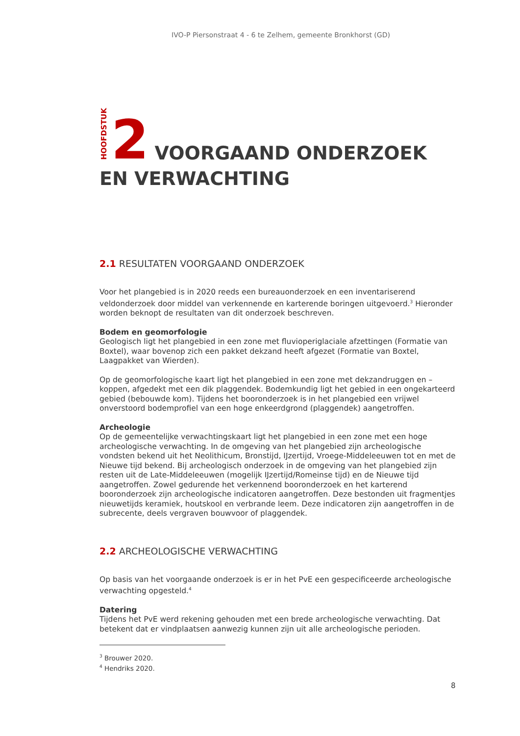IVO-P Piersonstraat 4 - 6 te Zelhem, gemeente Bronkhorst (GD)
HOOFDSTUK 2 VOORGAAND ONDERZOEK
EN VERWACHTING
2.1 RESULTATEN VOORGAAND ONDERZOEK
Voor het plangebied is in 2020 reeds een bureauonderzoek en een inventariserend veldonderzoek door middel van verkennende en karterende boringen uitgevoerd.<sup>3</sup> Hieronder worden beknopt de resultaten van dit onderzoek beschreven.
Bodem en geomorfologie
Geologisch ligt het plangebied in een zone met fluvioperiglaciale afzettingen (Formatie van Boxtel), waar bovenop zich een pakket dekzand heeft afgezet (Formatie van Boxtel, Laagpakket van Wierden).
Op de geomorfologische kaart ligt het plangebied in een zone met dekzandruggen en –koppen, afgedekt met een dik plaggendek. Bodemkundig ligt het gebied in een ongekarteerd gebied (bebouwde kom). Tijdens het booronderzoek is in het plangebied een vrijwel onverstoord bodemprofiel van een hoge enkeerdgrond (plaggendek) aangetroffen.
Archeologie
Op de gemeentelijke verwachtingskaart ligt het plangebied in een zone met een hoge archeologische verwachting. In de omgeving van het plangebied zijn archeologische vondsten bekend uit het Neolithicum, Bronstijd, IJzertijd, Vroege-Middeleeuwen tot en met de Nieuwe tijd bekend. Bij archeologisch onderzoek in de omgeving van het plangebied zijn resten uit de Late-Middeleeuwen (mogelijk IJzertijd/Romeinse tijd) en de Nieuwe tijd aangetroffen. Zowel gedurende het verkennend booronderzoek en het karterend booronderzoek zijn archeologische indicatoren aangetroffen. Deze bestonden uit fragmentjes nieuwetijds keramiek, houtskool en verbrande leem. Deze indicatoren zijn aangetroffen in de subrecente, deels vergraven bouwvoor of plaggendek.
2.2 ARCHEOLOGISCHE VERWACHTING
Op basis van het voorgaande onderzoek is er in het PvE een gespecificeerde archeologische verwachting opgesteld.<sup>4</sup>
Datering
Tijdens het PvE werd rekening gehouden met een brede archeologische verwachting. Dat betekent dat er vindplaatsen aanwezig kunnen zijn uit alle archeologische perioden.
<sup>3</sup> Brouwer 2020.
<sup>4</sup> Hendriks 2020.
8